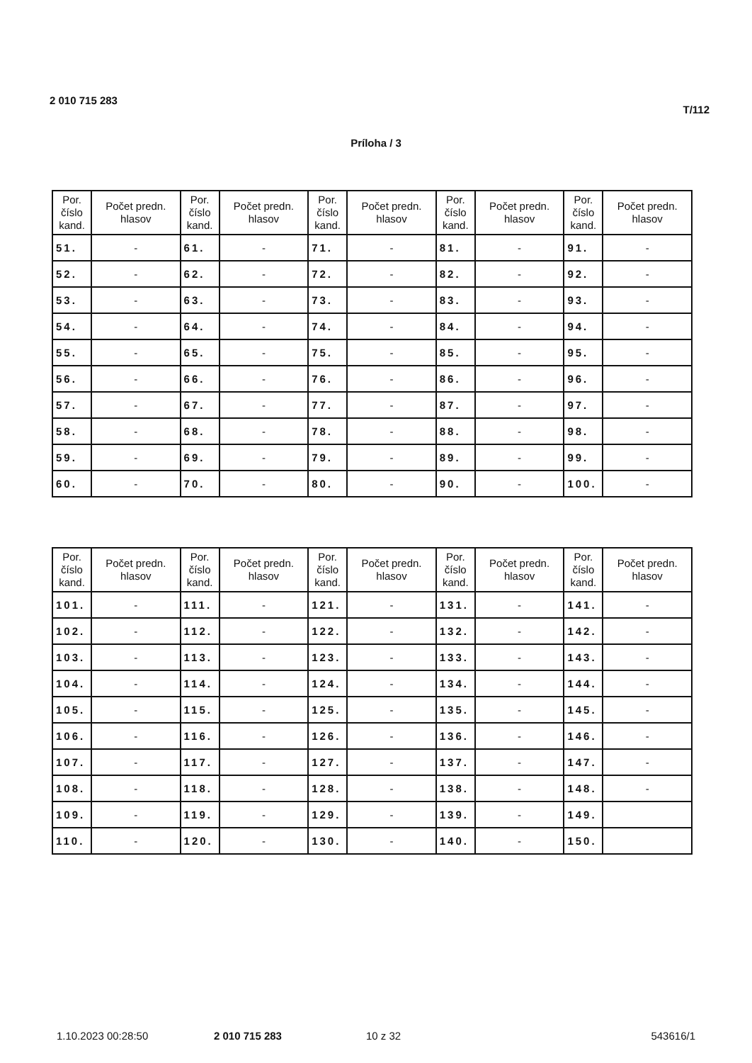2 010 715 283 T/112
Príloha / 3
| Por. číslo kand. | Počet predn. hlasov | Por. číslo kand. | Počet predn. hlasov | Por. číslo kand. | Počet predn. hlasov | Por. číslo kand. | Počet predn. hlasov | Por. číslo kand. | Počet predn. hlasov |
| --- | --- | --- | --- | --- | --- | --- | --- | --- | --- |
| 51. | - | 61. | - | 71. | - | 81. | - | 91. | - |
| 52. | - | 62. | - | 72. | - | 82. | - | 92. | - |
| 53. | - | 63. | - | 73. | - | 83. | - | 93. | - |
| 54. | - | 64. | - | 74. | - | 84. | - | 94. | - |
| 55. | - | 65. | - | 75. | - | 85. | - | 95. | - |
| 56. | - | 66. | - | 76. | - | 86. | - | 96. | - |
| 57. | - | 67. | - | 77. | - | 87. | - | 97. | - |
| 58. | - | 68. | - | 78. | - | 88. | - | 98. | - |
| 59. | - | 69. | - | 79. | - | 89. | - | 99. | - |
| 60. | - | 70. | - | 80. | - | 90. | - | 100. | - |
| Por. číslo kand. | Počet predn. hlasov | Por. číslo kand. | Počet predn. hlasov | Por. číslo kand. | Počet predn. hlasov | Por. číslo kand. | Počet predn. hlasov | Por. číslo kand. | Počet predn. hlasov |
| --- | --- | --- | --- | --- | --- | --- | --- | --- | --- |
| 101. | - | 111. | - | 121. | - | 131. | - | 141. | - |
| 102. | - | 112. | - | 122. | - | 132. | - | 142. | - |
| 103. | - | 113. | - | 123. | - | 133. | - | 143. | - |
| 104. | - | 114. | - | 124. | - | 134. | - | 144. | - |
| 105. | - | 115. | - | 125. | - | 135. | - | 145. | - |
| 106. | - | 116. | - | 126. | - | 136. | - | 146. | - |
| 107. | - | 117. | - | 127. | - | 137. | - | 147. | - |
| 108. | - | 118. | - | 128. | - | 138. | - | 148. | - |
| 109. | - | 119. | - | 129. | - | 139. | - | 149. | |
| 110. | - | 120. | - | 130. | - | 140. | - | 150. | |
1.10.2023 00:28:50 2 010 715 283 10 z 32 543616/1